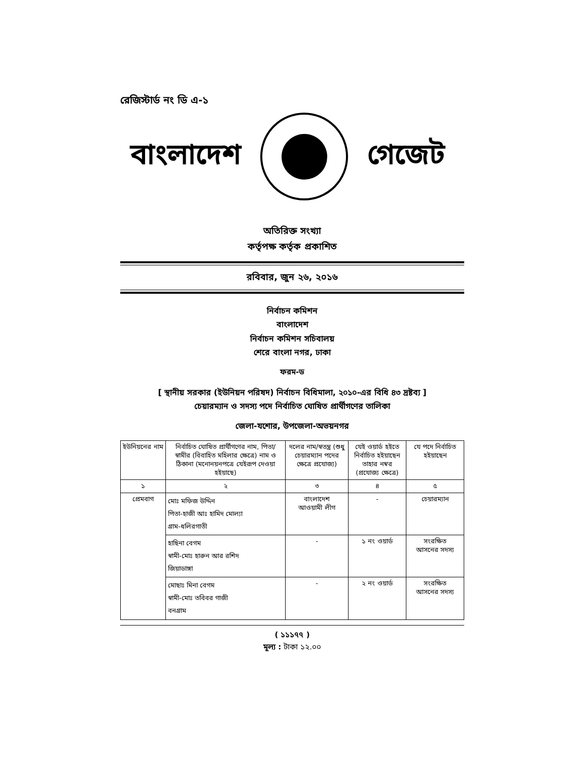রেজিস্টার্ড নং ডি এ-১
বাংলাদেশ গেজেট
অতিরিক্ত সংখ্যা
কর্তৃপক্ষ কর্তৃক প্রকাশিত
রবিবার, জুন ২৬, ২০১৬
নির্বাচন কমিশন
বাংলাদেশ
নির্বাচন কমিশন সচিবালয়
শেরে বাংলা নগর, ঢাকা
ফরম-ড
[ স্থানীয় সরকার (ইউনিয়ন পরিষদ) নির্বাচন বিধিমালা, ২০১০-এর বিধি ৪৩ দ্রষ্টব্য ]
চেয়ারম্যান ও সদস্য পদে নির্বাচিত ঘোষিত প্রার্থীগণের তালিকা
জেলা-যশোর, উপজেলা-অভয়নগর
| ইউনিয়নের নাম | নির্বাচিত ঘোষিত প্রার্থীগণের নাম, পিতা/স্বামীর (বিবাহিত মহিলার ক্ষেত্রে) নাম ও ঠিকানা (মনোনয়নপত্রে যেইরূপ দেওয়া হইয়াছে) | দলের নাম/স্বতন্ত্র (শুধু চেয়ারম্যান পদের ক্ষেত্রে প্রযোজ্য) | যেই ওয়ার্ড হইতে নির্বাচিত হইয়াছেন তাহার নম্বর (প্রযোজ্য ক্ষেত্রে) | যে পদে নির্বাচিত হইয়াছেন |
| --- | --- | --- | --- | --- |
| ১ | ২ | ৩ | ৪ | ৫ |
| প্রেমবাগ | মোঃ মফিজ উদ্দিন পিতা-হাজী আঃ হামিদ মোল্যা গ্রাম-ধলিরগাতী | বাংলাদেশ আওয়ামী লীগ | - | চেয়ারম্যান |
| | হাছিনা বেগম স্বামী-মোঃ হারুন আর রশিদ জিয়াডাঙ্গা | - | ১ নং ওয়ার্ড | সংরক্ষিত আসনের সদস্য |
| | মোছাঃ মিনা বেগম স্বামী-মোঃ তবিবর গাজী বনগ্রাম | - | ২ নং ওয়ার্ড | সংরক্ষিত আসনের সদস্য |
( ১১১৭৭ )
মূল্য : টাকা ১২.০০